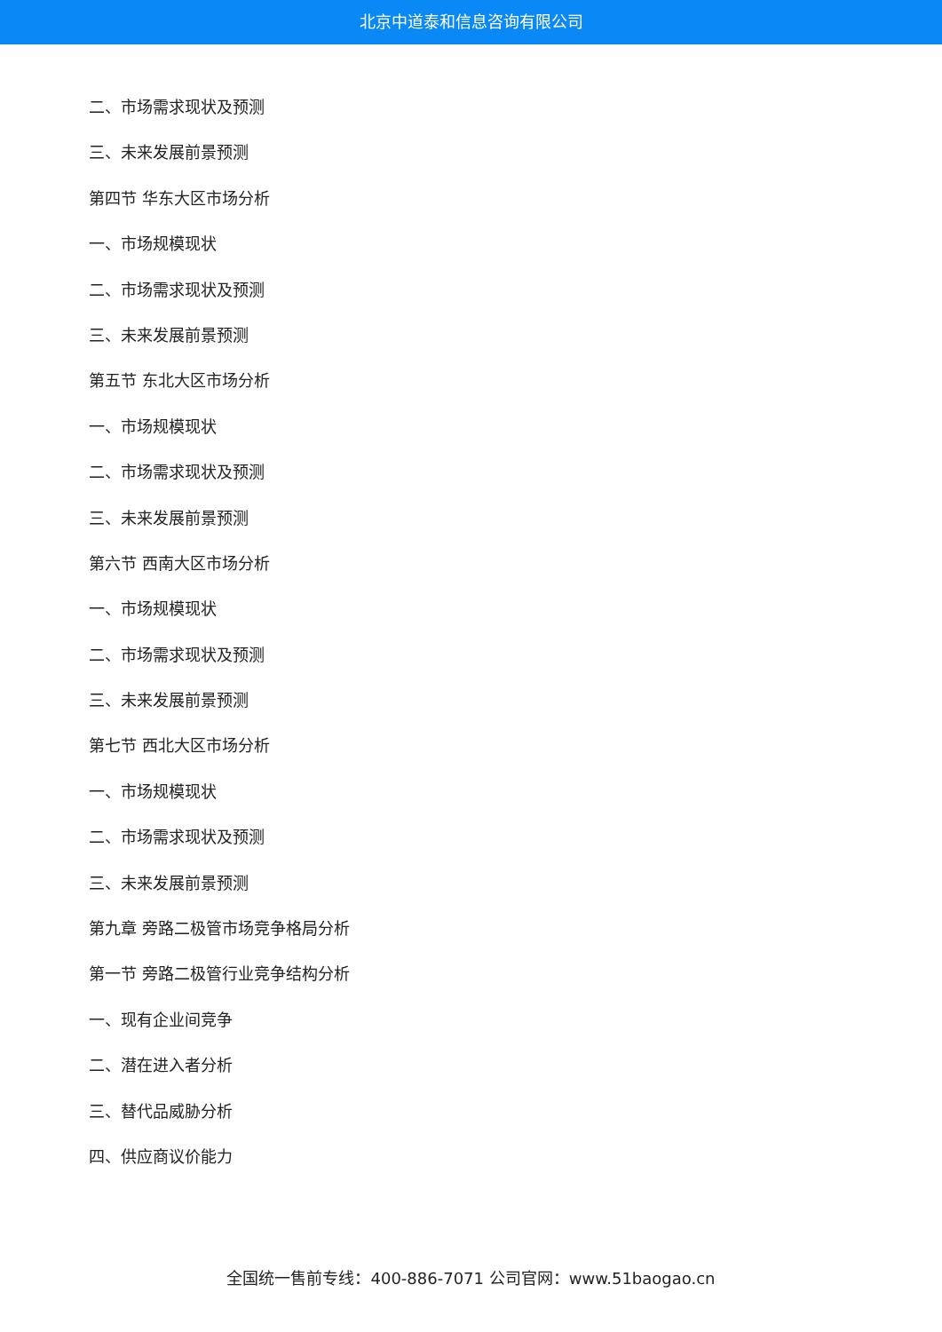北京中道泰和信息咨询有限公司
二、市场需求现状及预测
三、未来发展前景预测
第四节 华东大区市场分析
一、市场规模现状
二、市场需求现状及预测
三、未来发展前景预测
第五节 东北大区市场分析
一、市场规模现状
二、市场需求现状及预测
三、未来发展前景预测
第六节 西南大区市场分析
一、市场规模现状
二、市场需求现状及预测
三、未来发展前景预测
第七节 西北大区市场分析
一、市场规模现状
二、市场需求现状及预测
三、未来发展前景预测
第九章 旁路二极管市场竞争格局分析
第一节 旁路二极管行业竞争结构分析
一、现有企业间竞争
二、潜在进入者分析
三、替代品威胁分析
四、供应商议价能力
全国统一售前专线：400-886-7071 公司官网：www.51baogao.cn